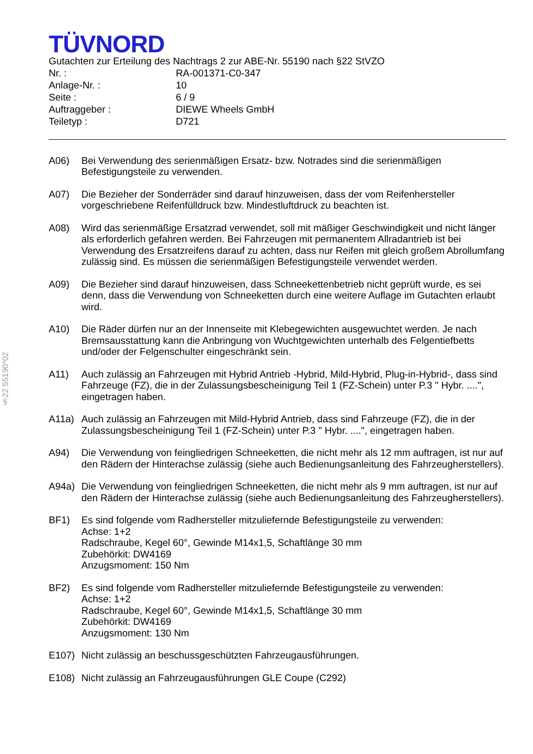§22 55190*02
TÜVNORD
Gutachten zur Erteilung des Nachtrags 2 zur ABE-Nr. 55190 nach §22 StVZO
| Nr. : | RA-001371-C0-347 |
| Anlage-Nr. : | 10 |
| Seite : | 6 / 9 |
| Auftraggeber : | DIEWE Wheels GmbH |
| Teiletyp : | D721 |
A06) Bei Verwendung des serienmäßigen Ersatz- bzw. Notrades sind die serienmäßigen Befestigungsteile zu verwenden.
A07) Die Bezieher der Sonderräder sind darauf hinzuweisen, dass der vom Reifenhersteller vorgeschriebene Reifenfülldruck bzw. Mindestluftdruck zu beachten ist.
A08) Wird das serienmäßige Ersatzrad verwendet, soll mit mäßiger Geschwindigkeit und nicht länger als erforderlich gefahren werden. Bei Fahrzeugen mit permanentem Allradantrieb ist bei Verwendung des Ersatzreifens darauf zu achten, dass nur Reifen mit gleich großem Abrollumfang zulässig sind. Es müssen die serienmäßigen Befestigungsteile verwendet werden.
A09) Die Bezieher sind darauf hinzuweisen, dass Schneekettenbetrieb nicht geprüft wurde, es sei denn, dass die Verwendung von Schneeketten durch eine weitere Auflage im Gutachten erlaubt wird.
A10) Die Räder dürfen nur an der Innenseite mit Klebegewichten ausgewuchtet werden. Je nach Bremsausstattung kann die Anbringung von Wuchtgewichten unterhalb des Felgentiefbetts und/oder der Felgenschulter eingeschränkt sein.
A11) Auch zulässig an Fahrzeugen mit Hybrid Antrieb -Hybrid, Mild-Hybrid, Plug-in-Hybrid-, dass sind Fahrzeuge (FZ), die in der Zulassungsbescheinigung Teil 1 (FZ-Schein) unter P.3 " Hybr. ....", eingetragen haben.
A11a) Auch zulässig an Fahrzeugen mit Mild-Hybrid Antrieb, dass sind Fahrzeuge (FZ), die in der Zulassungsbescheinigung Teil 1 (FZ-Schein) unter P.3 " Hybr. ....", eingetragen haben.
A94) Die Verwendung von feingliedrigen Schneeketten, die nicht mehr als 12 mm auftragen, ist nur auf den Rädern der Hinterachse zulässig (siehe auch Bedienungsanleitung des Fahrzeugherstellers).
A94a) Die Verwendung von feingliedrigen Schneeketten, die nicht mehr als 9 mm auftragen, ist nur auf den Rädern der Hinterachse zulässig (siehe auch Bedienungsanleitung des Fahrzeugherstellers).
BF1) Es sind folgende vom Radhersteller mitzuliefernde Befestigungsteile zu verwenden:
Achse: 1+2
Radschraube, Kegel 60°, Gewinde M14x1,5, Schaftlänge 30 mm
Zubehörkit: DW4169
Anzugsmoment: 150 Nm
BF2) Es sind folgende vom Radhersteller mitzuliefernde Befestigungsteile zu verwenden:
Achse: 1+2
Radschraube, Kegel 60°, Gewinde M14x1,5, Schaftlänge 30 mm
Zubehörkit: DW4169
Anzugsmoment: 130 Nm
E107) Nicht zulässig an beschussgeschützten Fahrzeugausführungen.
E108) Nicht zulässig an Fahrzeugausführungen GLE Coupe (C292)